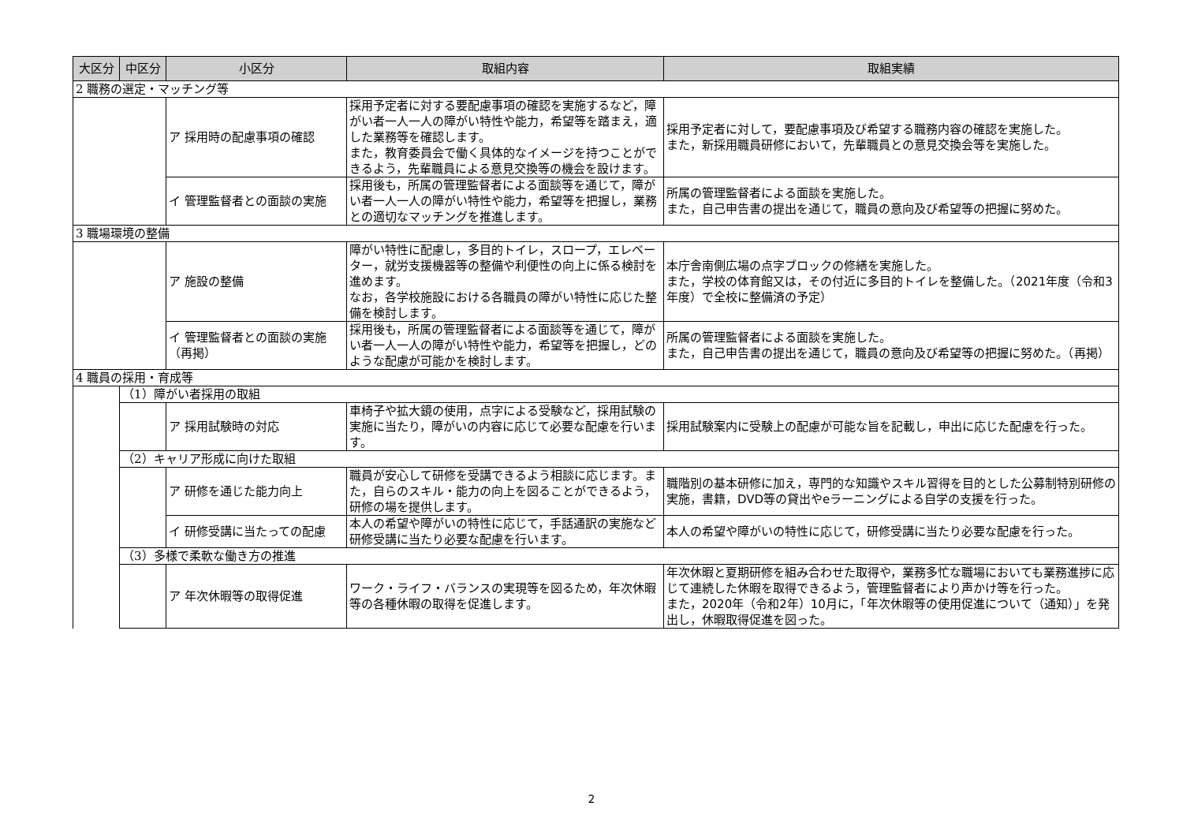| 大区分 | 中区分 | 小区分 | 取組内容 | 取組実績 |
| --- | --- | --- | --- | --- |
| 2 職務の選定・マッチング等 | | | | |
| | | ア 採用時の配慮事項の確認 | 採用予定者に対する要配慮事項の確認を実施するなど，障がい者一人一人の障がい特性や能力，希望等を踏まえ，適した業務等を確認します。 また，教育委員会で働く具体的なイメージを持つことができるよう，先輩職員による意見交換等の機会を設けます。 | 採用予定者に対して，要配慮事項及び希望する職務内容の確認を実施した。 また，新採用職員研修において，先輩職員との意見交換会等を実施した。 |
| | | イ 管理監督者との面談の実施 | 採用後も，所属の管理監督者による面談等を通じて，障がい者一人一人の障がい特性や能力，希望等を把握し，業務との適切なマッチングを推進します。 | 所属の管理監督者による面談を実施した。 また，自己申告書の提出を通じて，職員の意向及び希望等の把握に努めた。 |
| 3 職場環境の整備 | | | | |
| | | ア 施設の整備 | 障がい特性に配慮し，多目的トイレ，スロープ，エレベーター，就労支援機器等の整備や利便性の向上に係る検討を進めます。 なお，各学校施設における各職員の障がい特性に応じた整備を検討します。 | 本庁舎南側広場の点字ブロックの修繕を実施した。 また，学校の体育館又は，その付近に多目的トイレを整備した。（2021年度（令和3年度）で全校に整備済の予定） |
| | | イ 管理監督者との面談の実施（再掲） | 採用後も，所属の管理監督者による面談等を通じて，障がい者一人一人の障がい特性や能力，希望等を把握し，どのような配慮が可能かを検討します。 | 所属の管理監督者による面談を実施した。 また，自己申告書の提出を通じて，職員の意向及び希望等の把握に努めた。（再掲） |
| 4 職員の採用・育成等 | | | | |
| | （1）障がい者採用の取組 | | | |
| | | ア 採用試験時の対応 | 車椅子や拡大鏡の使用，点字による受験など，採用試験の実施に当たり，障がいの内容に応じて必要な配慮を行います。 | 採用試験案内に受験上の配慮が可能な旨を記載し，申出に応じた配慮を行った。 |
| | （2）キャリア形成に向けた取組 | | | |
| | | ア 研修を通じた能力向上 | 職員が安心して研修を受講できるよう相談に応じます。また，自らのスキル・能力の向上を図ることができるよう，研修の場を提供します。 | 職階別の基本研修に加え，専門的な知識やスキル習得を目的とした公募制特別研修の実施，書籍，DVD等の貸出やeラーニングによる自学の支援を行った。 |
| | | イ 研修受講に当たっての配慮 | 本人の希望や障がいの特性に応じて，手話通訳の実施など研修受講に当たり必要な配慮を行います。 | 本人の希望や障がいの特性に応じて，研修受講に当たり必要な配慮を行った。 |
| | （3）多様で柔軟な働き方の推進 | | | |
| | | ア 年次休暇等の取得促進 | ワーク・ライフ・バランスの実現等を図るため，年次休暇等の各種休暇の取得を促進します。 | 年次休暇と夏期研修を組み合わせた取得や，業務多忙な職場においても業務進捗に応じて連続した休暇を取得できるよう，管理監督者により声かけ等を行った。 また，2020年（令和2年）10月に，「年次休暇等の使用促進について（通知）」を発出し，休暇取得促進を図った。 |
2